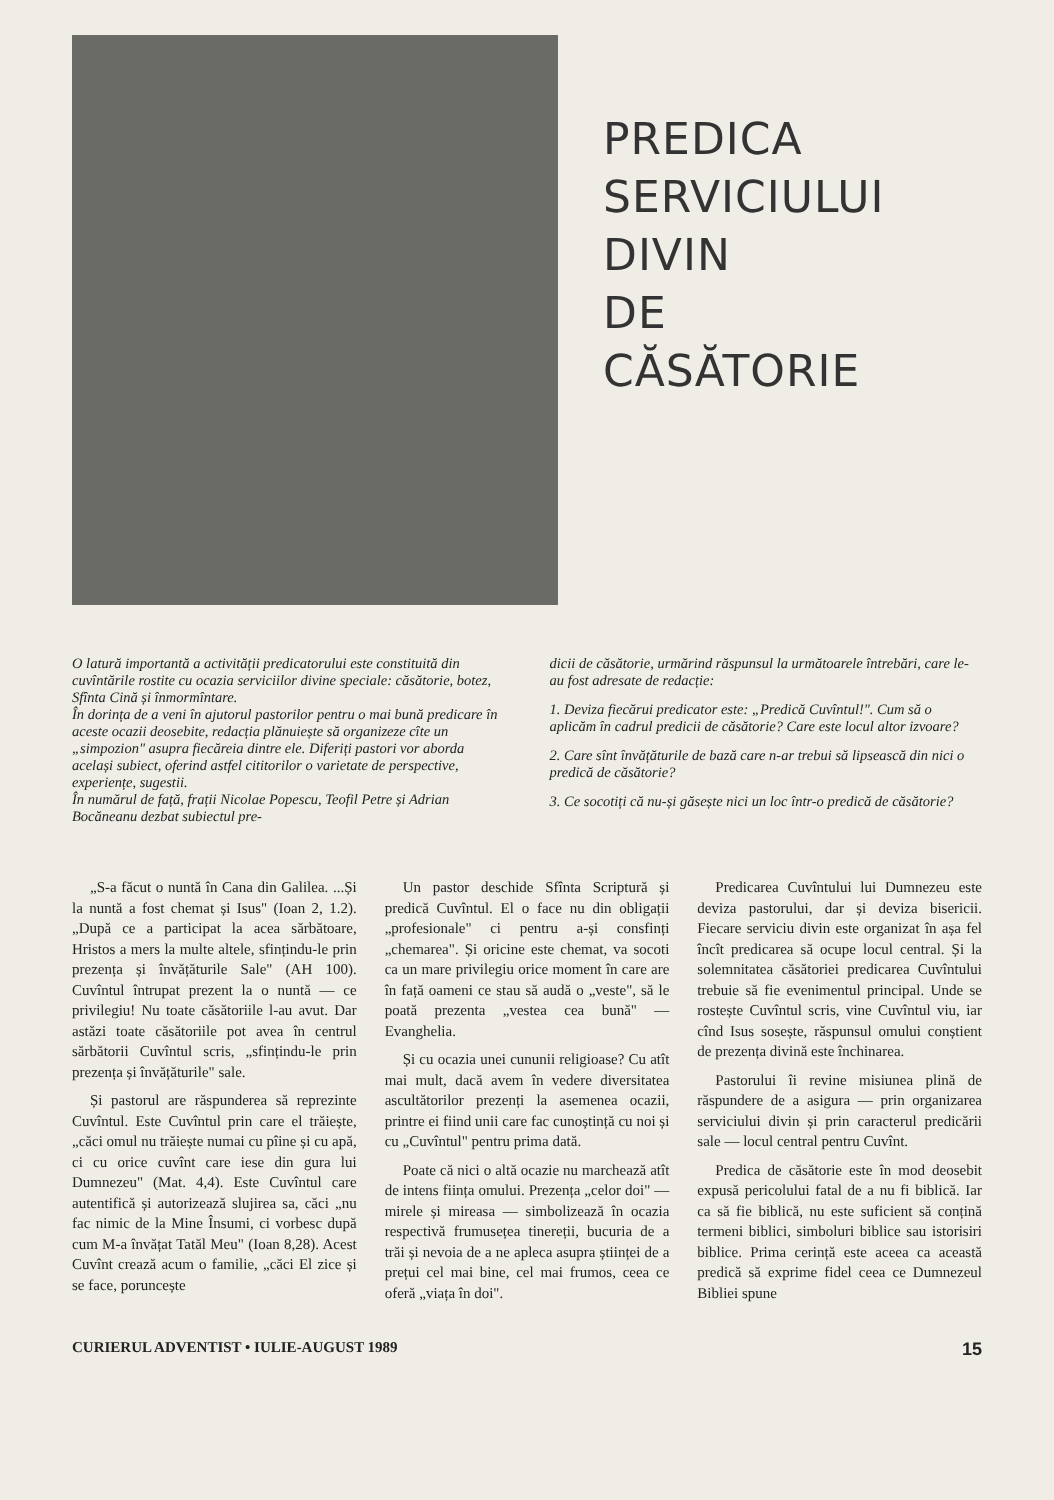PREDICA
SERVICIULUI
DIVIN
DE
CĂSĂTORIE
O latură importantă a activității predicatorului este constituită din cuvîntările rostite cu ocazia serviciilor divine speciale: căsătorie, botez, Sfînta Cină și înmormîntare.
În dorința de a veni în ajutorul pastorilor pentru o mai bună predicare în aceste ocazii deosebite, redacția plănuiește să organizeze cîte un „simpozion" asupra fiecăreia dintre ele. Diferiți pastori vor aborda același subiect, oferind astfel cititorilor o varietate de perspective, experiențe, sugestii.
În numărul de față, frații Nicolae Popescu, Teofil Petre și Adrian Bocăneanu dezbat subiectul pre-
dicii de căsătorie, urmărind răspunsul la următoarele întrebări, care le-au fost adresate de redacție:
1. Deviza fiecărui predicator este: „Predică Cuvîntul!". Cum să o aplicăm în cadrul predicii de căsătorie? Care este locul altor izvoare?
2. Care sînt învățăturile de bază care n-ar trebui să lipsească din nici o predică de căsătorie?
3. Ce socotiți că nu-și găsește nici un loc într-o predică de căsătorie?
„S-a făcut o nuntă în Cana din Galilea. ...Și la nuntă a fost chemat și Isus" (Ioan 2, 1.2). „După ce a participat la acea sărbătoare, Hristos a mers la multe altele, sfințindu-le prin prezența și învățăturile Sale" (AH 100). Cuvîntul întrupat prezent la o nuntă — ce privilegiu! Nu toate căsătoriile l-au avut. Dar astăzi toate căsătoriile pot avea în centrul sărbătorii Cuvîntul scris, „sfințindu-le prin prezența și învățăturile" sale.
Și pastorul are răspunderea să reprezinte Cuvîntul. Este Cuvîntul prin care el trăiește, „căci omul nu trăiește numai cu pîine și cu apă, ci cu orice cuvînt care iese din gura lui Dumnezeu" (Mat. 4,4). Este Cuvîntul care autentifică și autorizează slujirea sa, căci „nu fac nimic de la Mine Însumi, ci vorbesc după cum M-a învățat Tatăl Meu" (Ioan 8,28). Acest Cuvînt crează acum o familie, „căci El zice și se face, poruncește
Un pastor deschide Sfînta Scriptură și predică Cuvîntul. El o face nu din obligații „profesionale" ci pentru a-și consfinți „chemarea". Și oricine este chemat, va socoti ca un mare privilegiu orice moment în care are în față oameni ce stau să audă o „veste", să le poată prezenta „vestea cea bună" — Evanghelia.
Și cu ocazia unei cununii religioase? Cu atît mai mult, dacă avem în vedere diversitatea ascultătorilor prezenți la asemenea ocazii, printre ei fiind unii care fac cunoștință cu noi și cu „Cuvîntul" pentru prima dată.
Poate că nici o altă ocazie nu marchează atît de intens ființa omului. Prezența „celor doi" — mirele și mireasa — simbolizează în ocazia respectivă frumusețea tinereții, bucuria de a trăi și nevoia de a ne apleca asupra științei de a prețui cel mai bine, cel mai frumos, ceea ce oferă „viața în doi".
Predicarea Cuvîntului lui Dumnezeu este deviza pastorului, dar și deviza bisericii. Fiecare serviciu divin este organizat în așa fel încît predicarea să ocupe locul central. Și la solemnitatea căsătoriei predicarea Cuvîntului trebuie să fie evenimentul principal. Unde se rostește Cuvîntul scris, vine Cuvîntul viu, iar cînd Isus sosește, răspunsul omului conștient de prezența divină este închinarea.
Pastorului îi revine misiunea plină de răspundere de a asigura — prin organizarea serviciului divin și prin caracterul predicării sale — locul central pentru Cuvînt.
Predica de căsătorie este în mod deosebit expusă pericolului fatal de a nu fi biblică. Iar ca să fie biblică, nu este suficient să conțină termeni biblici, simboluri biblice sau istorisiri biblice. Prima cerință este aceea ca această predică să exprime fidel ceea ce Dumnezeul Bibliei spune
CURIERUL ADVENTIST • IULIE-AUGUST 1989 15